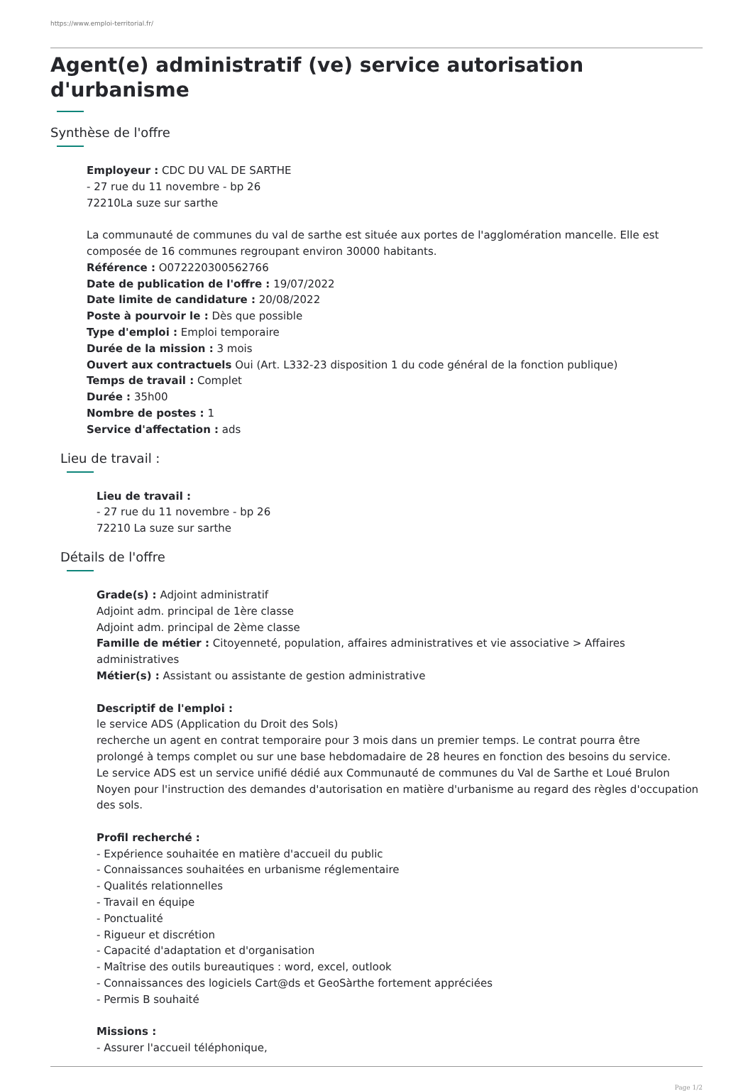https://www.emploi-territorial.fr/
Agent(e) administratif (ve) service autorisation d'urbanisme
Synthèse de l'offre
Employeur : CDC DU VAL DE SARTHE
- 27 rue du 11 novembre - bp 26
72210La suze sur sarthe
La communauté de communes du val de sarthe est située aux portes de l'agglomération mancelle. Elle est composée de 16 communes regroupant environ 30000 habitants.
Référence : O072220300562766
Date de publication de l'offre : 19/07/2022
Date limite de candidature : 20/08/2022
Poste à pourvoir le : Dès que possible
Type d'emploi : Emploi temporaire
Durée de la mission : 3 mois
Ouvert aux contractuels Oui (Art. L332-23 disposition 1 du code général de la fonction publique)
Temps de travail : Complet
Durée : 35h00
Nombre de postes : 1
Service d'affectation : ads
Lieu de travail :
Lieu de travail :
- 27 rue du 11 novembre - bp 26
72210 La suze sur sarthe
Détails de l'offre
Grade(s) : Adjoint administratif
Adjoint adm. principal de 1ère classe
Adjoint adm. principal de 2ème classe
Famille de métier : Citoyenneté, population, affaires administratives et vie associative > Affaires administratives
Métier(s) : Assistant ou assistante de gestion administrative
Descriptif de l'emploi :
le service ADS (Application du Droit des Sols)
recherche un agent en contrat temporaire pour 3 mois dans un premier temps. Le contrat pourra être
prolongé à temps complet ou sur une base hebdomadaire de 28 heures en fonction des besoins du service.
Le service ADS est un service unifié dédié aux Communauté de communes du Val de Sarthe et Loué Brulon Noyen pour l'instruction des demandes d'autorisation en matière d'urbanisme au regard des règles d'occupation des sols.
Profil recherché :
- Expérience souhaitée en matière d'accueil du public
- Connaissances souhaitées en urbanisme réglementaire
- Qualités relationnelles
- Travail en équipe
- Ponctualité
- Rigueur et discrétion
- Capacité d'adaptation et d'organisation
- Maîtrise des outils bureautiques : word, excel, outlook
- Connaissances des logiciels Cart@ds et GeoSàrthe fortement appréciées
- Permis B souhaité
Missions :
- Assurer l'accueil téléphonique,
Page 1/2